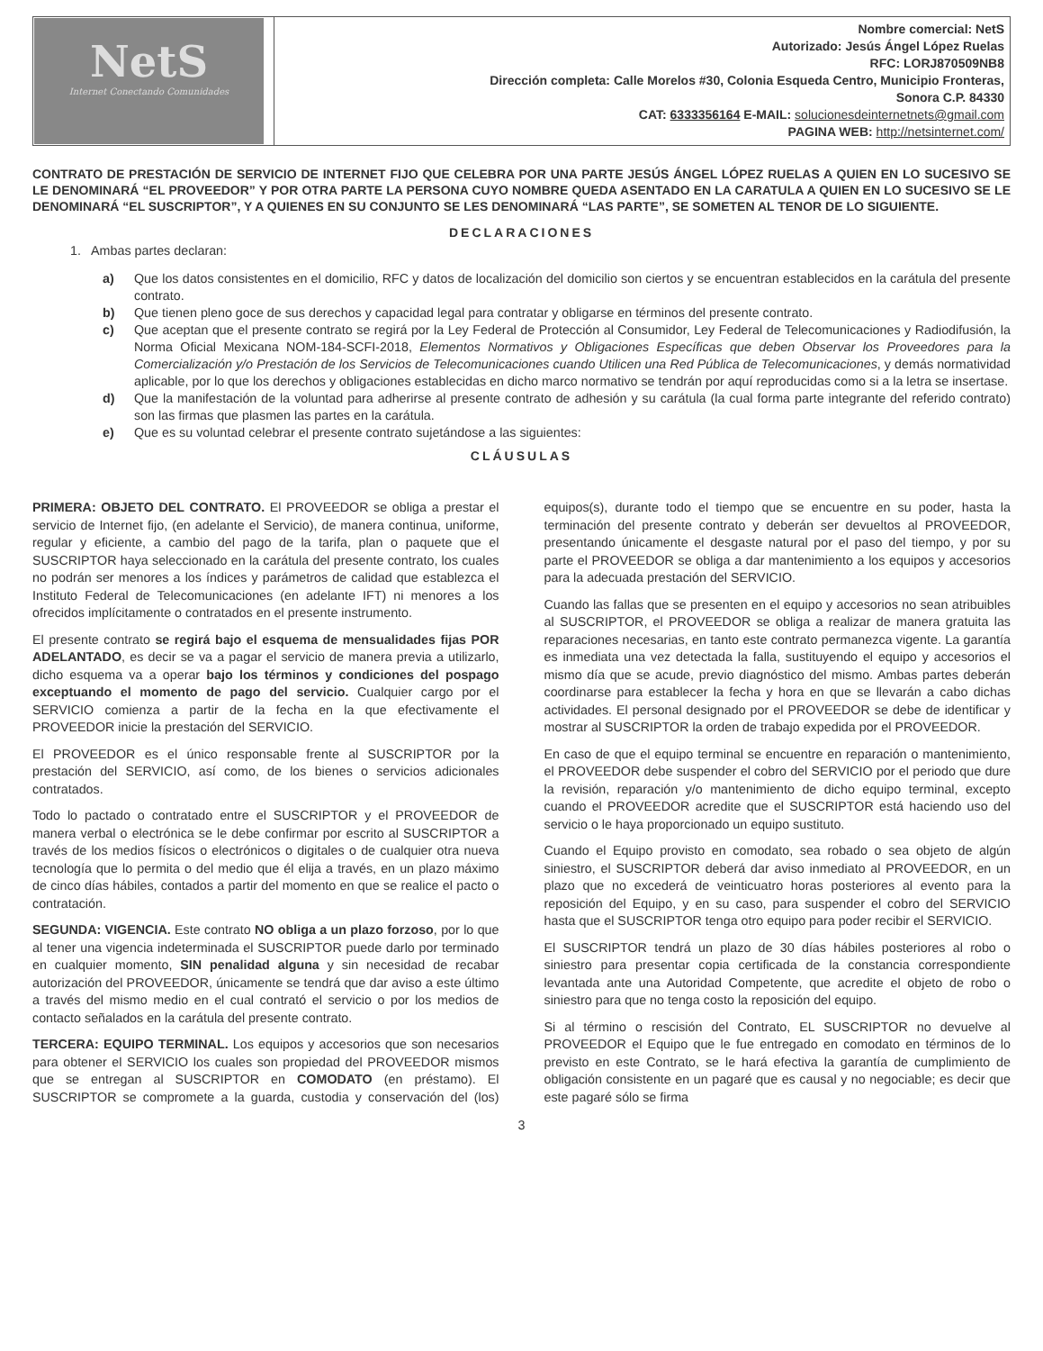| NetS Internet Conectando Comunidades | Nombre comercial: NetS Autorizado: Jesús Ángel López Ruelas RFC: LORJ870509NB8 Dirección completa: Calle Morelos #30, Colonia Esqueda Centro, Municipio Fronteras, Sonora C.P. 84330 CAT: 6333356164 E-MAIL: solucionesdeinternetnets@gmail.com PAGINA WEB: http://netsinternet.com/ |
CONTRATO DE PRESTACIÓN DE SERVICIO DE INTERNET FIJO QUE CELEBRA POR UNA PARTE JESÚS ÁNGEL LÓPEZ RUELAS A QUIEN EN LO SUCESIVO SE LE DENOMINARÁ “EL PROVEEDOR” Y POR OTRA PARTE LA PERSONA CUYO NOMBRE QUEDA ASENTADO EN LA CARATULA A QUIEN EN LO SUCESIVO SE LE DENOMINARÁ “EL SUSCRIPTOR”, Y A QUIENES EN SU CONJUNTO SE LES DENOMINARÁ “LAS PARTE”, SE SOMETEN AL TENOR DE LO SIGUIENTE.
DECLARACIONES
1. Ambas partes declaran:
a) Que los datos consistentes en el domicilio, RFC y datos de localización del domicilio son ciertos y se encuentran establecidos en la carátula del presente contrato.
b) Que tienen pleno goce de sus derechos y capacidad legal para contratar y obligarse en términos del presente contrato.
c) Que aceptan que el presente contrato se regirá por la Ley Federal de Protección al Consumidor, Ley Federal de Telecomunicaciones y Radiodifusión, la Norma Oficial Mexicana NOM-184-SCFI-2018, Elementos Normativos y Obligaciones Específicas que deben Observar los Proveedores para la Comercialización y/o Prestación de los Servicios de Telecomunicaciones cuando Utilicen una Red Pública de Telecomunicaciones, y demás normatividad aplicable, por lo que los derechos y obligaciones establecidas en dicho marco normativo se tendrán por aquí reproducidas como si a la letra se insertase.
d) Que la manifestación de la voluntad para adherirse al presente contrato de adhesión y su carátula (la cual forma parte integrante del referido contrato) son las firmas que plasmen las partes en la carátula.
e) Que es su voluntad celebrar el presente contrato sujetándose a las siguientes:
CLÁUSULAS
PRIMERA: OBJETO DEL CONTRATO. El PROVEEDOR se obliga a prestar el servicio de Internet fijo, (en adelante el Servicio), de manera continua, uniforme, regular y eficiente, a cambio del pago de la tarifa, plan o paquete que el SUSCRIPTOR haya seleccionado en la carátula del presente contrato, los cuales no podrán ser menores a los índices y parámetros de calidad que establezca el Instituto Federal de Telecomunicaciones (en adelante IFT) ni menores a los ofrecidos implícitamente o contratados en el presente instrumento.
El presente contrato se regirá bajo el esquema de mensualidades fijas POR ADELANTADO, es decir se va a pagar el servicio de manera previa a utilizarlo, dicho esquema va a operar bajo los términos y condiciones del pospago exceptuando el momento de pago del servicio. Cualquier cargo por el SERVICIO comienza a partir de la fecha en la que efectivamente el PROVEEDOR inicie la prestación del SERVICIO.
El PROVEEDOR es el único responsable frente al SUSCRIPTOR por la prestación del SERVICIO, así como, de los bienes o servicios adicionales contratados.
Todo lo pactado o contratado entre el SUSCRIPTOR y el PROVEEDOR de manera verbal o electrónica se le debe confirmar por escrito al SUSCRIPTOR a través de los medios físicos o electrónicos o digitales o de cualquier otra nueva tecnología que lo permita o del medio que él elija a través, en un plazo máximo de cinco días hábiles, contados a partir del momento en que se realice el pacto o contratación.
SEGUNDA: VIGENCIA. Este contrato NO obliga a un plazo forzoso, por lo que al tener una vigencia indeterminada el SUSCRIPTOR puede darlo por terminado en cualquier momento, SIN penalidad alguna y sin necesidad de recabar autorización del PROVEEDOR, únicamente se tendrá que dar aviso a este último a través del mismo medio en el cual contrató el servicio o por los medios de contacto señalados en la carátula del presente contrato.
TERCERA: EQUIPO TERMINAL. Los equipos y accesorios que son necesarios para obtener el SERVICIO los cuales son propiedad del PROVEEDOR mismos que se entregan al SUSCRIPTOR en COMODATO (en préstamo). El SUSCRIPTOR se compromete a la guarda, custodia y conservación del (los) equipos(s), durante todo el tiempo que se encuentre en su poder, hasta la terminación del presente contrato y deberán ser devueltos al PROVEEDOR, presentando únicamente el desgaste natural por el paso del tiempo, y por su parte el PROVEEDOR se obliga a dar mantenimiento a los equipos y accesorios para la adecuada prestación del SERVICIO.
Cuando las fallas que se presenten en el equipo y accesorios no sean atribuibles al SUSCRIPTOR, el PROVEEDOR se obliga a realizar de manera gratuita las reparaciones necesarias, en tanto este contrato permanezca vigente. La garantía es inmediata una vez detectada la falla, sustituyendo el equipo y accesorios el mismo día que se acude, previo diagnóstico del mismo. Ambas partes deberán coordinarse para establecer la fecha y hora en que se llevarán a cabo dichas actividades. El personal designado por el PROVEEDOR se debe de identificar y mostrar al SUSCRIPTOR la orden de trabajo expedida por el PROVEEDOR.
En caso de que el equipo terminal se encuentre en reparación o mantenimiento, el PROVEEDOR debe suspender el cobro del SERVICIO por el periodo que dure la revisión, reparación y/o mantenimiento de dicho equipo terminal, excepto cuando el PROVEEDOR acredite que el SUSCRIPTOR está haciendo uso del servicio o le haya proporcionado un equipo sustituto.
Cuando el Equipo provisto en comodato, sea robado o sea objeto de algún siniestro, el SUSCRIPTOR deberá dar aviso inmediato al PROVEEDOR, en un plazo que no excederá de veinticuatro horas posteriores al evento para la reposición del Equipo, y en su caso, para suspender el cobro del SERVICIO hasta que el SUSCRIPTOR tenga otro equipo para poder recibir el SERVICIO.
El SUSCRIPTOR tendrá un plazo de 30 días hábiles posteriores al robo o siniestro para presentar copia certificada de la constancia correspondiente levantada ante una Autoridad Competente, que acredite el objeto de robo o siniestro para que no tenga costo la reposición del equipo.
Si al término o rescisión del Contrato, EL SUSCRIPTOR no devuelve al PROVEEDOR el Equipo que le fue entregado en comodato en términos de lo previsto en este Contrato, se le hará efectiva la garantía de cumplimiento de obligación consistente en un pagaré que es causal y no negociable; es decir que este pagaré sólo se firma
3